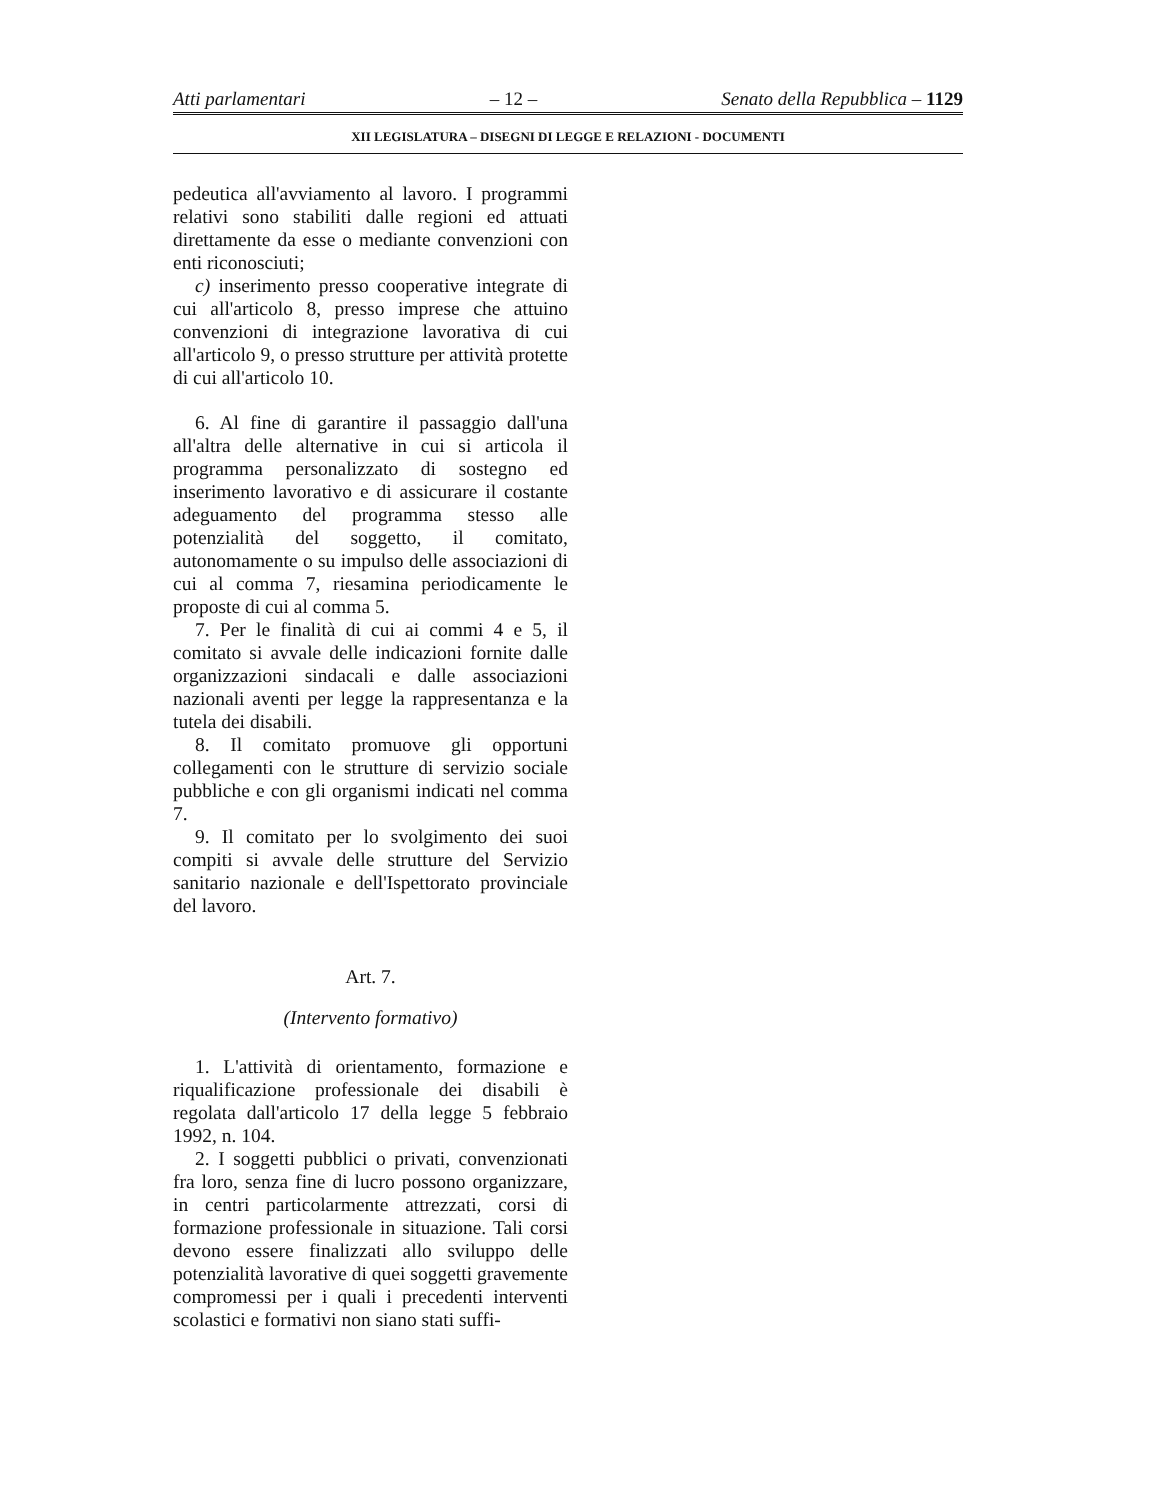Atti parlamentari – 12 – Senato della Repubblica – 1129
XII LEGISLATURA – DISEGNI DI LEGGE E RELAZIONI - DOCUMENTI
pedeutica all'avviamento al lavoro. I programmi relativi sono stabiliti dalle regioni ed attuati direttamente da esse o mediante convenzioni con enti riconosciuti;
c) inserimento presso cooperative integrate di cui all'articolo 8, presso imprese che attuino convenzioni di integrazione lavorativa di cui all'articolo 9, o presso strutture per attività protette di cui all'articolo 10.
6. Al fine di garantire il passaggio dall'una all'altra delle alternative in cui si articola il programma personalizzato di sostegno ed inserimento lavorativo e di assicurare il costante adeguamento del programma stesso alle potenzialità del soggetto, il comitato, autonomamente o su impulso delle associazioni di cui al comma 7, riesamina periodicamente le proposte di cui al comma 5.
7. Per le finalità di cui ai commi 4 e 5, il comitato si avvale delle indicazioni fornite dalle organizzazioni sindacali e dalle associazioni nazionali aventi per legge la rappresentanza e la tutela dei disabili.
8. Il comitato promuove gli opportuni collegamenti con le strutture di servizio sociale pubbliche e con gli organismi indicati nel comma 7.
9. Il comitato per lo svolgimento dei suoi compiti si avvale delle strutture del Servizio sanitario nazionale e dell'Ispettorato provinciale del lavoro.
Art. 7.
(Intervento formativo)
1. L'attività di orientamento, formazione e riqualificazione professionale dei disabili è regolata dall'articolo 17 della legge 5 febbraio 1992, n. 104.
2. I soggetti pubblici o privati, convenzionati fra loro, senza fine di lucro possono organizzare, in centri particolarmente attrezzati, corsi di formazione professionale in situazione. Tali corsi devono essere finalizzati allo sviluppo delle potenzialità lavorative di quei soggetti gravemente compromessi per i quali i precedenti interventi scolastici e formativi non siano stati suffi-